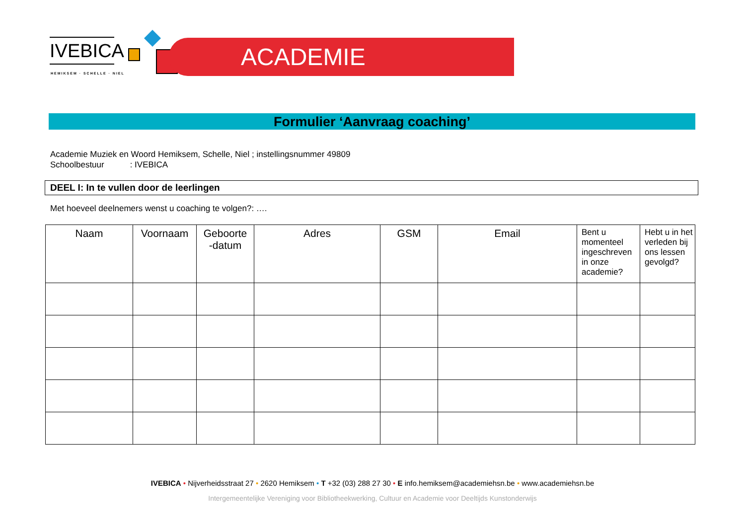IVEBICA
HEMIKSEM · SCHELLE · NIEL
ACADEMIE
Formulier ‘Aanvraag coaching’
Academie Muziek en Woord Hemiksem, Schelle, Niel ; instellingsnummer 49809
Schoolbestuur : IVEBICA
DEEL I: In te vullen door de leerlingen
Met hoeveel deelnemers wenst u coaching te volgen?: ….
| Naam | Voornaam | Geboorte -datum | Adres | GSM | Email | Bent u momenteel ingeschreven in onze academie? | Hebt u in het verleden bij ons lessen gevolgd? |
| --- | --- | --- | --- | --- | --- | --- | --- |
IVEBICA • Nijverheidsstraat 27 • 2620 Hemiksem • T +32 (03) 288 27 30 • E info.hemiksem@academiehsn.be • www.academiehsn.be
Intergemeentelijke Vereniging voor Bibliotheekwerking, Cultuur en Academie voor Deeltijds Kunstonderwijs